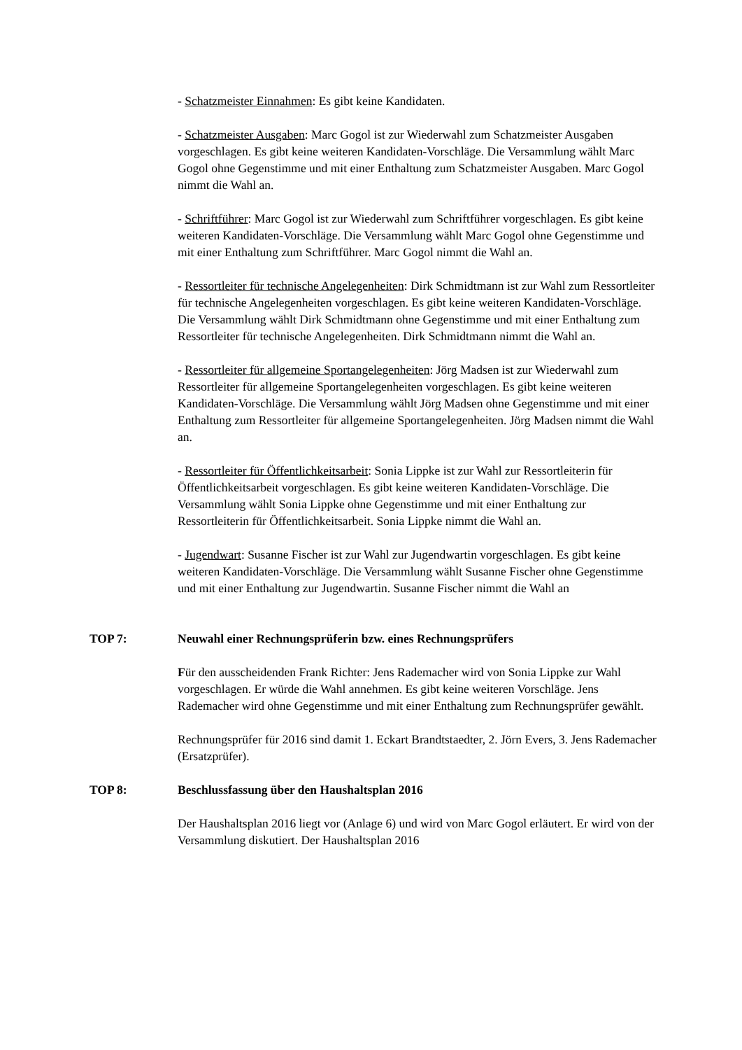- Schatzmeister Einnahmen: Es gibt keine Kandidaten.
- Schatzmeister Ausgaben: Marc Gogol ist zur Wiederwahl zum Schatzmeister Ausgaben vorgeschlagen. Es gibt keine weiteren Kandidaten-Vorschläge. Die Versammlung wählt Marc Gogol ohne Gegenstimme und mit einer Enthaltung zum Schatzmeister Ausgaben. Marc Gogol nimmt die Wahl an.
- Schriftführer: Marc Gogol ist zur Wiederwahl zum Schriftführer vorgeschlagen. Es gibt keine weiteren Kandidaten-Vorschläge. Die Versammlung wählt Marc Gogol ohne Gegenstimme und mit einer Enthaltung zum Schriftführer. Marc Gogol nimmt die Wahl an.
- Ressortleiter für technische Angelegenheiten: Dirk Schmidtmann ist zur Wahl zum Ressortleiter für technische Angelegenheiten vorgeschlagen. Es gibt keine weiteren Kandidaten-Vorschläge. Die Versammlung wählt Dirk Schmidtmann ohne Gegenstimme und mit einer Enthaltung zum Ressortleiter für technische Angelegenheiten. Dirk Schmidtmann nimmt die Wahl an.
- Ressortleiter für allgemeine Sportangelegenheiten: Jörg Madsen ist zur Wiederwahl zum Ressortleiter für allgemeine Sportangelegenheiten vorgeschlagen. Es gibt keine weiteren Kandidaten-Vorschläge. Die Versammlung wählt Jörg Madsen ohne Gegenstimme und mit einer Enthaltung zum Ressortleiter für allgemeine Sportangelegenheiten. Jörg Madsen nimmt die Wahl an.
- Ressortleiter für Öffentlichkeitsarbeit: Sonia Lippke ist zur Wahl zur Ressortleiterin für Öffentlichkeitsarbeit vorgeschlagen. Es gibt keine weiteren Kandidaten-Vorschläge. Die Versammlung wählt Sonia Lippke ohne Gegenstimme und mit einer Enthaltung zur Ressortleiterin für Öffentlichkeitsarbeit. Sonia Lippke nimmt die Wahl an.
- Jugendwart: Susanne Fischer ist zur Wahl zur Jugendwartin vorgeschlagen. Es gibt keine weiteren Kandidaten-Vorschläge. Die Versammlung wählt Susanne Fischer ohne Gegenstimme und mit einer Enthaltung zur Jugendwartin. Susanne Fischer nimmt die Wahl an
TOP 7: Neuwahl einer Rechnungsprüferin bzw. eines Rechnungsprüfers
Für den ausscheidenden Frank Richter: Jens Rademacher wird von Sonia Lippke zur Wahl vorgeschlagen. Er würde die Wahl annehmen. Es gibt keine weiteren Vorschläge. Jens Rademacher wird ohne Gegenstimme und mit einer Enthaltung zum Rechnungsprüfer gewählt.
Rechnungsprüfer für 2016 sind damit 1. Eckart Brandtstaedter, 2. Jörn Evers, 3. Jens Rademacher (Ersatzprüfer).
TOP 8: Beschlussfassung über den Haushaltsplan 2016
Der Haushaltsplan 2016 liegt vor (Anlage 6) und wird von Marc Gogol erläutert. Er wird von der Versammlung diskutiert. Der Haushaltsplan 2016